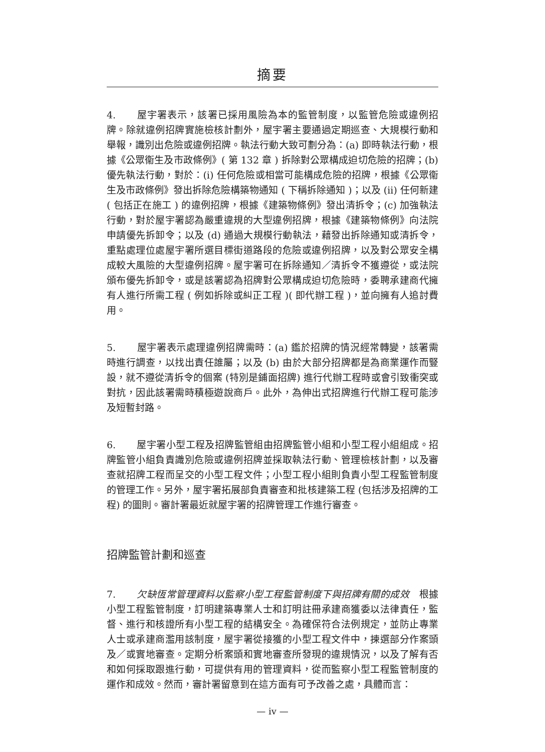摘要
4. 屋宇署表示，該署已採用風險為本的監管制度，以監管危險或違例招牌。除就違例招牌實施檢核計劃外，屋宇署主要通過定期巡查、大規模行動和舉報，識別出危險或違例招牌。執法行動大致可劃分為：(a) 即時執法行動，根據《公眾衞生及市政條例》( 第 132 章 ) 拆除對公眾構成迫切危險的招牌；(b) 優先執法行動，對於：(i) 任何危險或相當可能構成危險的招牌，根據《公眾衞生及市政條例》發出拆除危險構築物通知 ( 下稱拆除通知 )；以及 (ii) 任何新建 ( 包括正在施工 ) 的違例招牌，根據《建築物條例》發出清拆令；(c) 加強執法行動，對於屋宇署認為嚴重違規的大型違例招牌，根據《建築物條例》向法院申請優先拆卸令；以及 (d) 通過大規模行動執法，藉發出拆除通知或清拆令，重點處理位處屋宇署所選目標街道路段的危險或違例招牌，以及對公眾安全構成較大風險的大型違例招牌。屋宇署可在拆除通知／清拆令不獲遵從，或法院頒布優先拆卸令，或是該署認為招牌對公眾構成迫切危險時，委聘承建商代擁有人進行所需工程 ( 例如拆除或糾正工程 )( 即代辦工程 )，並向擁有人追討費用。
5. 屋宇署表示處理違例招牌需時：(a) 鑑於招牌的情況經常轉變，該署需時進行調查，以找出責任誰屬；以及 (b) 由於大部分招牌都是為商業運作而豎設，就不遵從清拆令的個案 (特別是鋪面招牌) 進行代辦工程時或會引致衝突或對抗，因此該署需時積極遊說商戶。此外，為伸出式招牌進行代辦工程可能涉及短暫封路。
6. 屋宇署小型工程及招牌監管組由招牌監管小組和小型工程小組組成。招牌監管小組負責識別危險或違例招牌並採取執法行動、管理檢核計劃，以及審查就招牌工程而呈交的小型工程文件；小型工程小組則負責小型工程監管制度的管理工作。另外，屋宇署拓展部負責審查和批核建築工程 (包括涉及招牌的工程) 的圖則。審計署最近就屋宇署的招牌管理工作進行審查。
招牌監管計劃和巡查
7. 欠缺恆常管理資料以監察小型工程監管制度下與招牌有關的成效　根據小型工程監管制度，訂明建築專業人士和訂明註冊承建商獲委以法律責任，監督、進行和核證所有小型工程的結構安全。為確保符合法例規定，並防止專業人士或承建商濫用該制度，屋宇署從接獲的小型工程文件中，揀選部分作案頭及／或實地審查。定期分析案頭和實地審查所發現的違規情況，以及了解有否和如何採取跟進行動，可提供有用的管理資料，從而監察小型工程監管制度的運作和成效。然而，審計署留意到在這方面有可予改善之處，具體而言：
— iv —